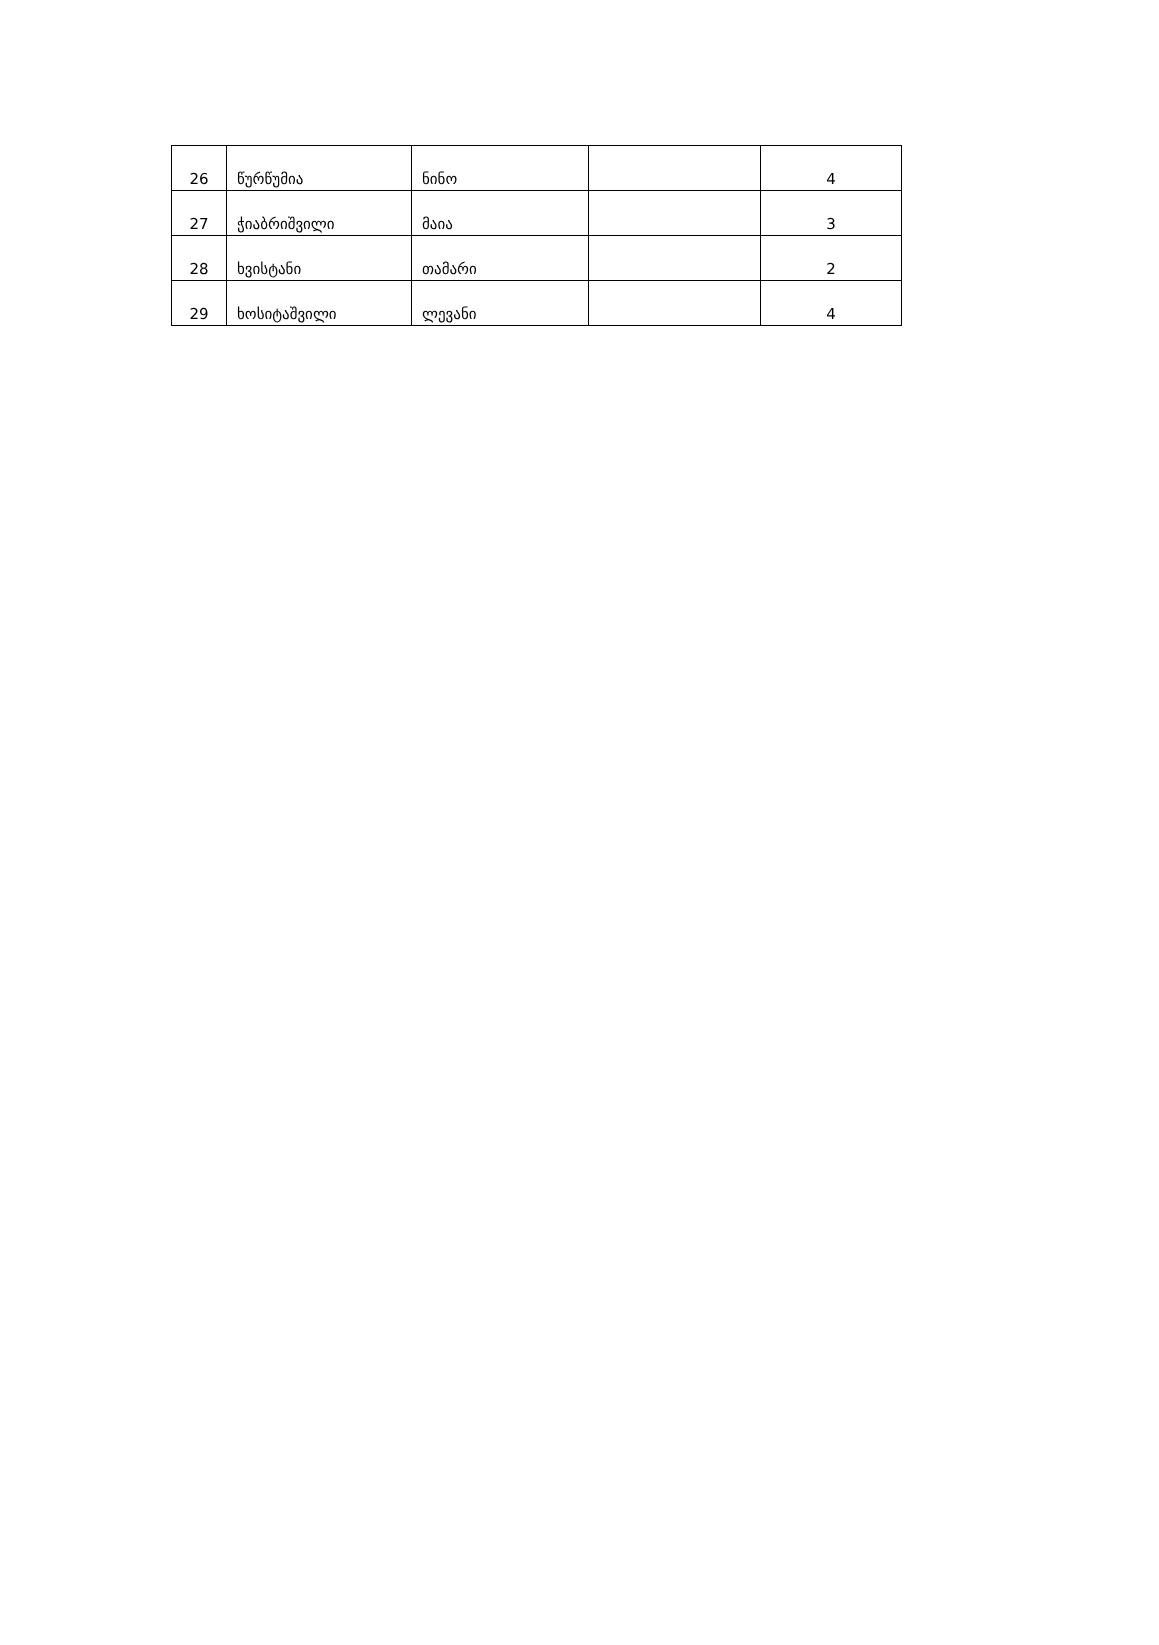| 26 | წურწუმია | ნინო | | 4 |
| 27 | ჭიაბრიშვილი | მაია | | 3 |
| 28 | ხვისტანი | თამარი | | 2 |
| 29 | ხოსიტაშვილი | ლევანი | | 4 |